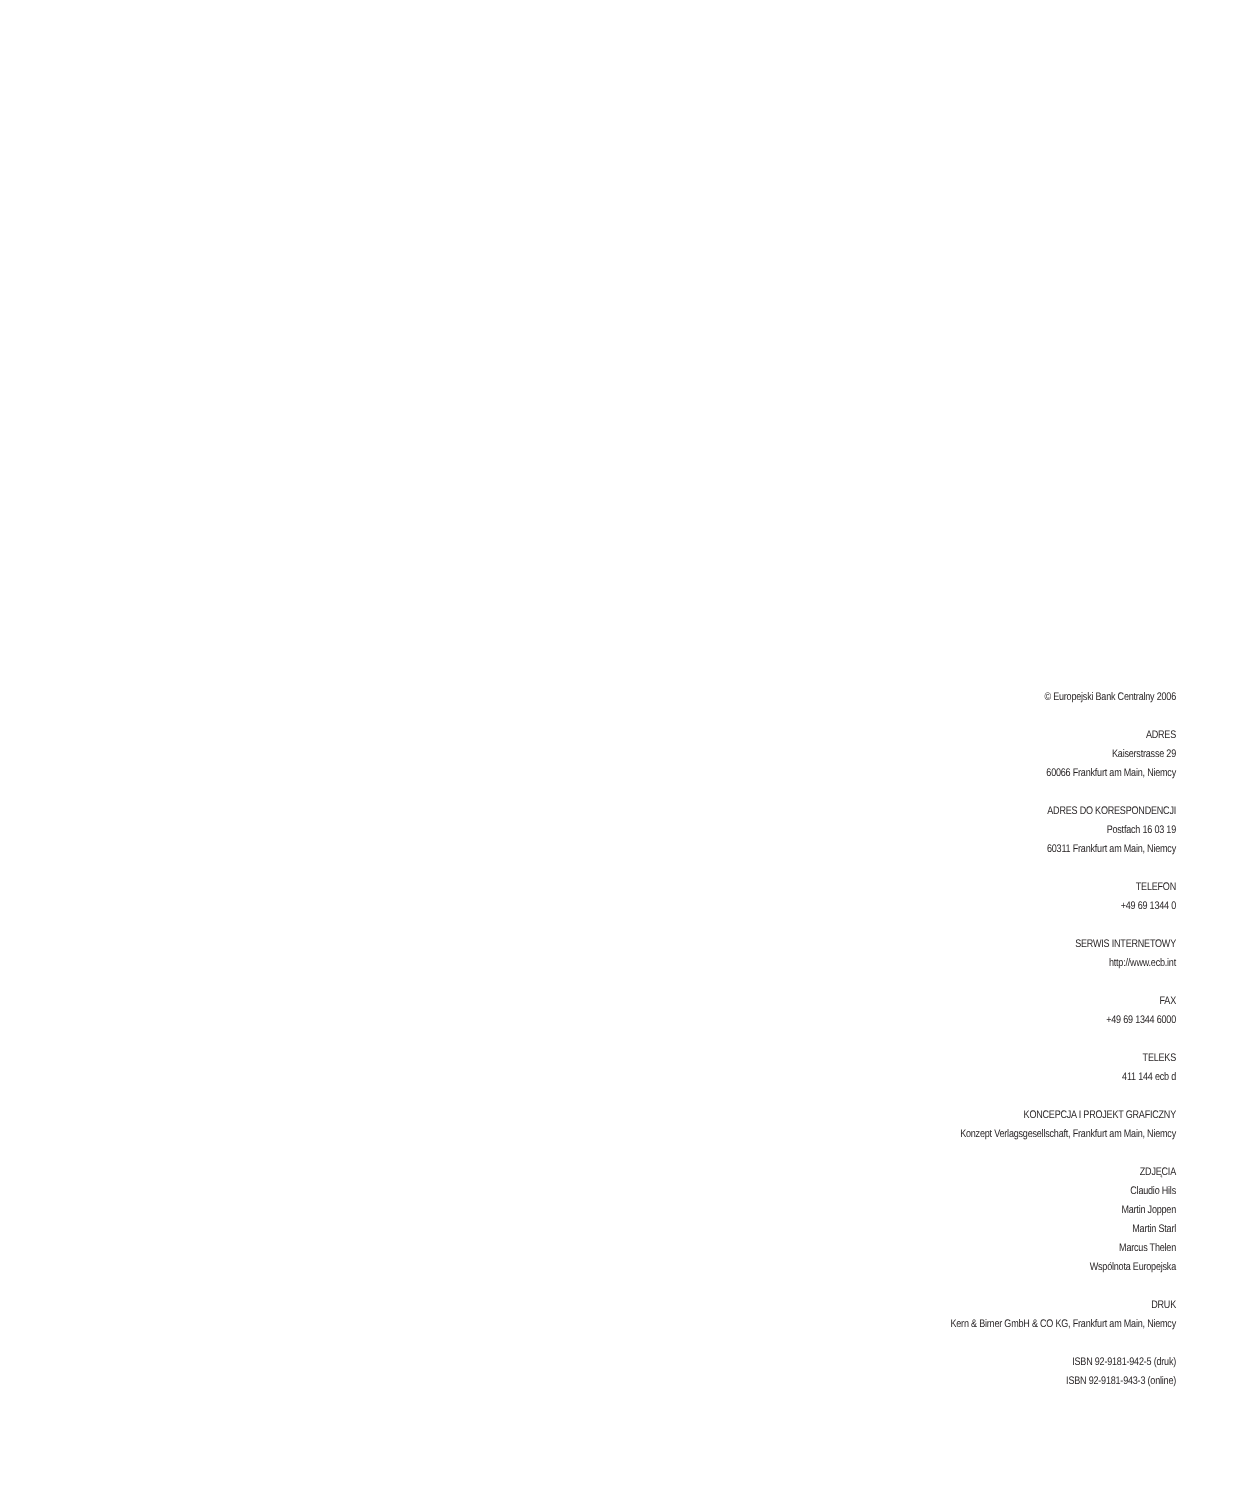© Europejski Bank Centralny 2006
ADRES
Kaiserstrasse 29
60066 Frankfurt am Main, Niemcy
ADRES DO KORESPONDENCJI
Postfach 16 03 19
60311 Frankfurt am Main, Niemcy
TELEFON
+49 69 1344 0
SERWIS INTERNETOWY
http://www.ecb.int
FAX
+49 69 1344 6000
TELEKS
411 144 ecb d
KONCEPCJA I PROJEKT GRAFICZNY
Konzept Verlagsgesellschaft, Frankfurt am Main, Niemcy
ZDJĘCIA
Claudio Hils
Martin Joppen
Martin Starl
Marcus Thelen
Wspólnota Europejska
DRUK
Kern & Birner GmbH & CO KG, Frankfurt am Main, Niemcy
ISBN 92-9181-942-5 (druk)
ISBN 92-9181-943-3 (online)